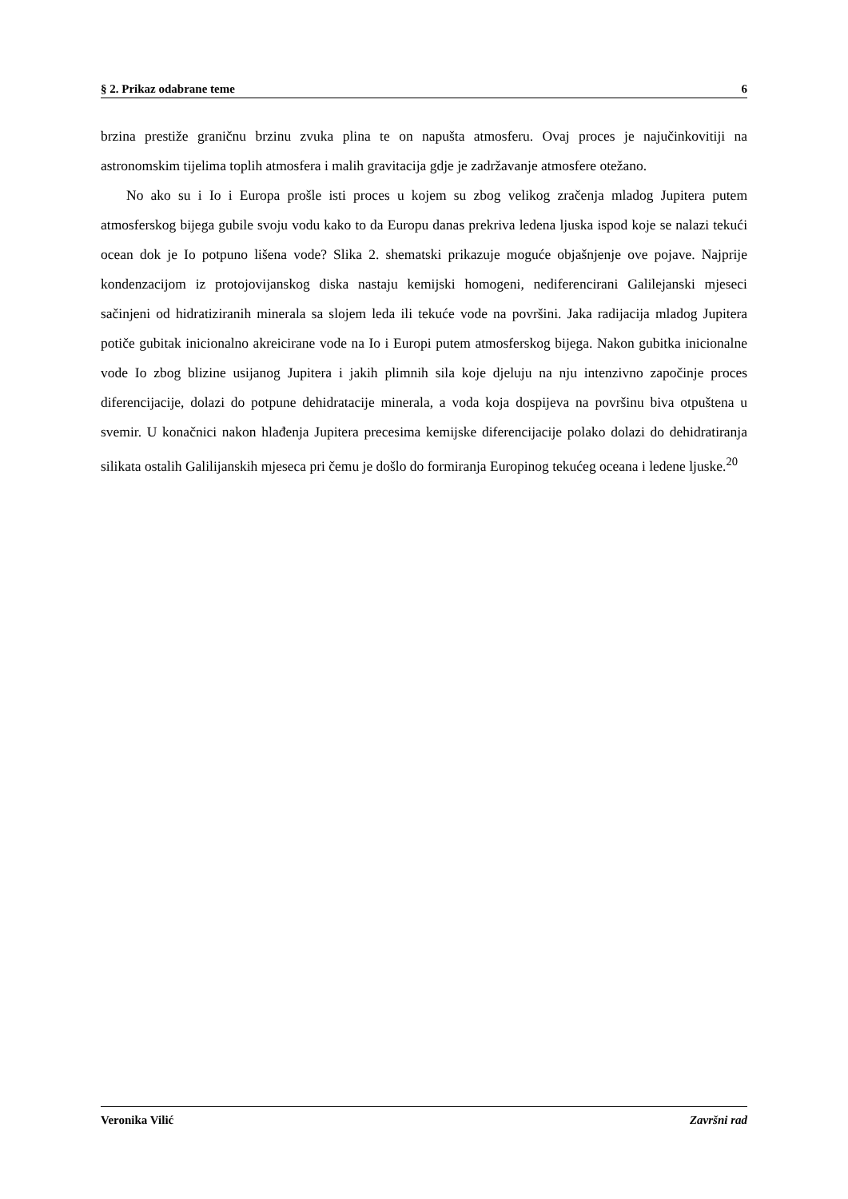§ 2. Prikaz odabrane teme 6
brzina prestiže graničnu brzinu zvuka plina te on napušta atmosferu. Ovaj proces je najučinkovitiji na astronomskim tijelima toplih atmosfera i malih gravitacija gdje je zadržavanje atmosfere otežano.
No ako su i Io i Europa prošle isti proces u kojem su zbog velikog zračenja mladog Jupitera putem atmosferskog bijega gubile svoju vodu kako to da Europu danas prekriva ledena ljuska ispod koje se nalazi tekući ocean dok je Io potpuno lišena vode? Slika 2. shematski prikazuje moguće objašnjenje ove pojave. Najprije kondenzacijom iz protojovijanskog diska nastaju kemijski homogeni, nediferencirani Galilejanski mjeseci sačinjeni od hidratiziranih minerala sa slojem leda ili tekuće vode na površini. Jaka radijacija mladog Jupitera potiče gubitak inicionalno akreicirane vode na Io i Europi putem atmosferskog bijega. Nakon gubitka inicionalne vode Io zbog blizine usijanog Jupitera i jakih plimnih sila koje djeluju na nju intenzivno započinje proces diferencijacije, dolazi do potpune dehidratacije minerala, a voda koja dospijeva na površinu biva otpuštena u svemir. U konačnici nakon hlađenja Jupitera precesima kemijske diferencijacije polako dolazi do dehidratiranja silikata ostalih Galilijanskih mjeseca pri čemu je došlo do formiranja Europinog tekućeg oceana i ledene ljuske.<sup>20</sup>
Veronika Vilić Završni rad